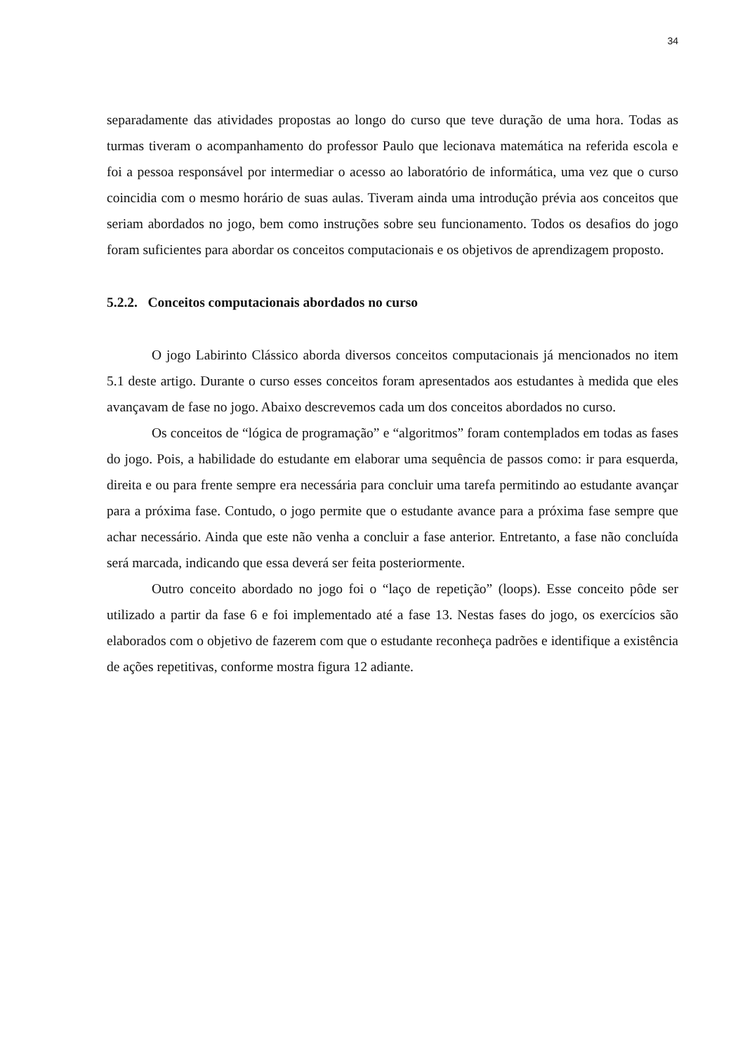34
separadamente das atividades propostas ao longo do curso que teve duração de uma hora. Todas as turmas tiveram o acompanhamento do professor Paulo que lecionava matemática na referida escola e foi a pessoa responsável por intermediar o acesso ao laboratório de informática, uma vez que o curso coincidia com o mesmo horário de suas aulas. Tiveram ainda uma introdução prévia aos conceitos que seriam abordados no jogo, bem como instruções sobre seu funcionamento. Todos os desafios do jogo foram suficientes para abordar os conceitos computacionais e os objetivos de aprendizagem proposto.
5.2.2. Conceitos computacionais abordados no curso
O jogo Labirinto Clássico aborda diversos conceitos computacionais já mencionados no item 5.1 deste artigo. Durante o curso esses conceitos foram apresentados aos estudantes à medida que eles avançavam de fase no jogo. Abaixo descrevemos cada um dos conceitos abordados no curso.
Os conceitos de “lógica de programação” e “algoritmos” foram contemplados em todas as fases do jogo. Pois, a habilidade do estudante em elaborar uma sequência de passos como: ir para esquerda, direita e ou para frente sempre era necessária para concluir uma tarefa permitindo ao estudante avançar para a próxima fase. Contudo, o jogo permite que o estudante avance para a próxima fase sempre que achar necessário. Ainda que este não venha a concluir a fase anterior. Entretanto, a fase não concluída será marcada, indicando que essa deverá ser feita posteriormente.
Outro conceito abordado no jogo foi o “laço de repetição” (loops). Esse conceito pôde ser utilizado a partir da fase 6 e foi implementado até a fase 13. Nestas fases do jogo, os exercícios são elaborados com o objetivo de fazerem com que o estudante reconheça padrões e identifique a existência de ações repetitivas, conforme mostra figura 12 adiante.